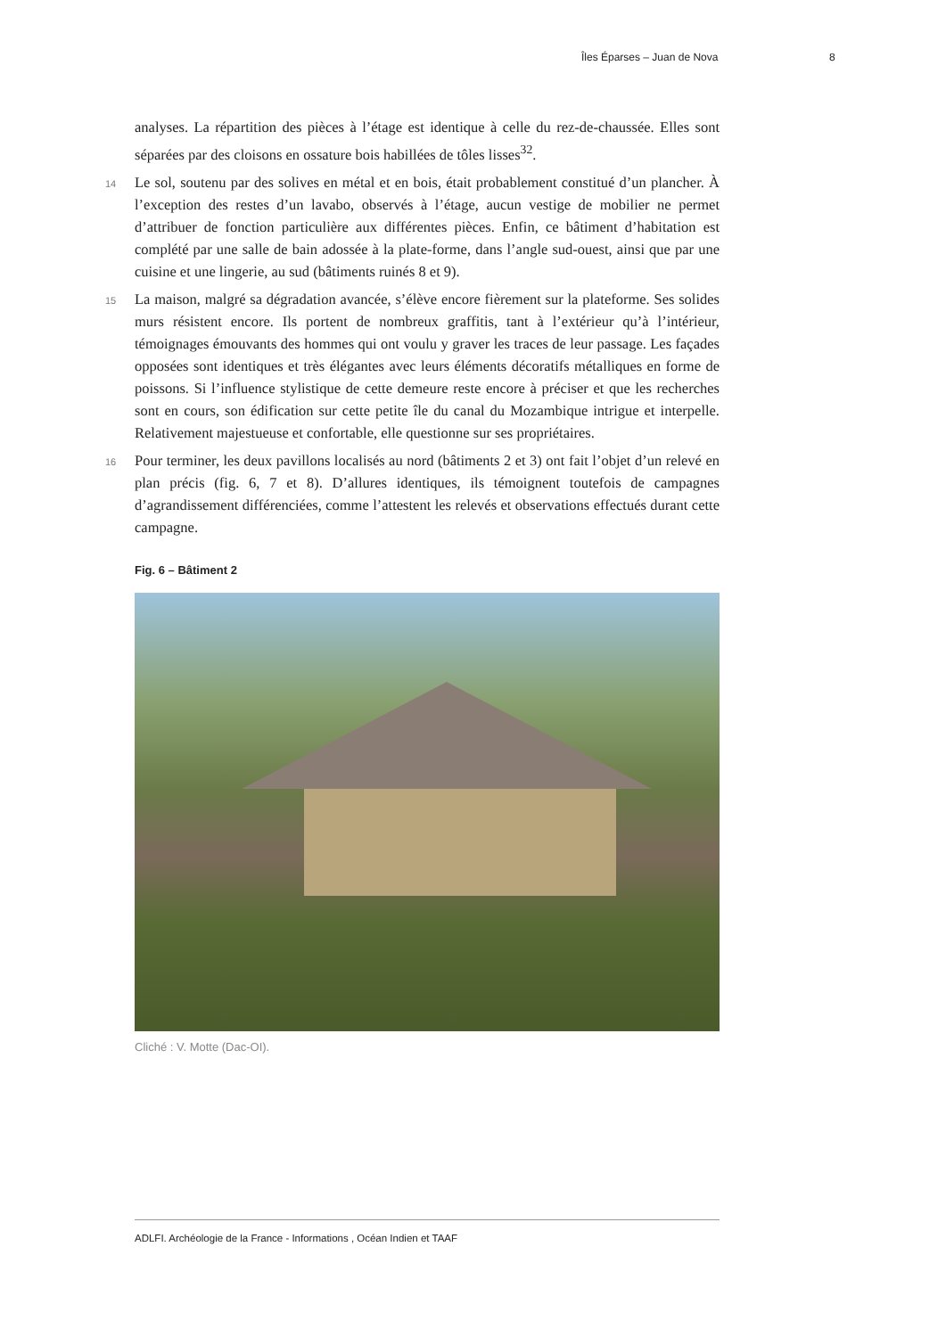Îles Éparses – Juan de Nova 8
analyses. La répartition des pièces à l’étage est identique à celle du rez-de-chaussée. Elles sont séparées par des cloisons en ossature bois habillées de tôles lisses<sup>32</sup>.
14 Le sol, soutenu par des solives en métal et en bois, était probablement constitué d’un plancher. À l’exception des restes d’un lavabo, observés à l’étage, aucun vestige de mobilier ne permet d’attribuer de fonction particulière aux différentes pièces. Enfin, ce bâtiment d’habitation est complété par une salle de bain adossée à la plate-forme, dans l’angle sud-ouest, ainsi que par une cuisine et une lingerie, au sud (bâtiments ruinés 8 et 9).
15 La maison, malgré sa dégradation avancée, s’élève encore fièrement sur la plateforme. Ses solides murs résistent encore. Ils portent de nombreux graffitis, tant à l’extérieur qu’à l’intérieur, témoignages émouvants des hommes qui ont voulu y graver les traces de leur passage. Les façades opposées sont identiques et très élégantes avec leurs éléments décoratifs métalliques en forme de poissons. Si l’influence stylistique de cette demeure reste encore à préciser et que les recherches sont en cours, son édification sur cette petite île du canal du Mozambique intrigue et interpelle. Relativement majestueuse et confortable, elle questionne sur ses propriétaires.
16 Pour terminer, les deux pavillons localisés au nord (bâtiments 2 et 3) ont fait l’objet d’un relevé en plan précis (fig. 6, 7 et 8). D’allures identiques, ils témoignent toutefois de campagnes d’agrandissement différenciées, comme l’attestent les relevés et observations effectués durant cette campagne.
Fig. 6 – Bâtiment 2
Cliché : V. Motte (Dac-OI).
ADLFI. Archéologie de la France - Informations , Océan Indien et TAAF